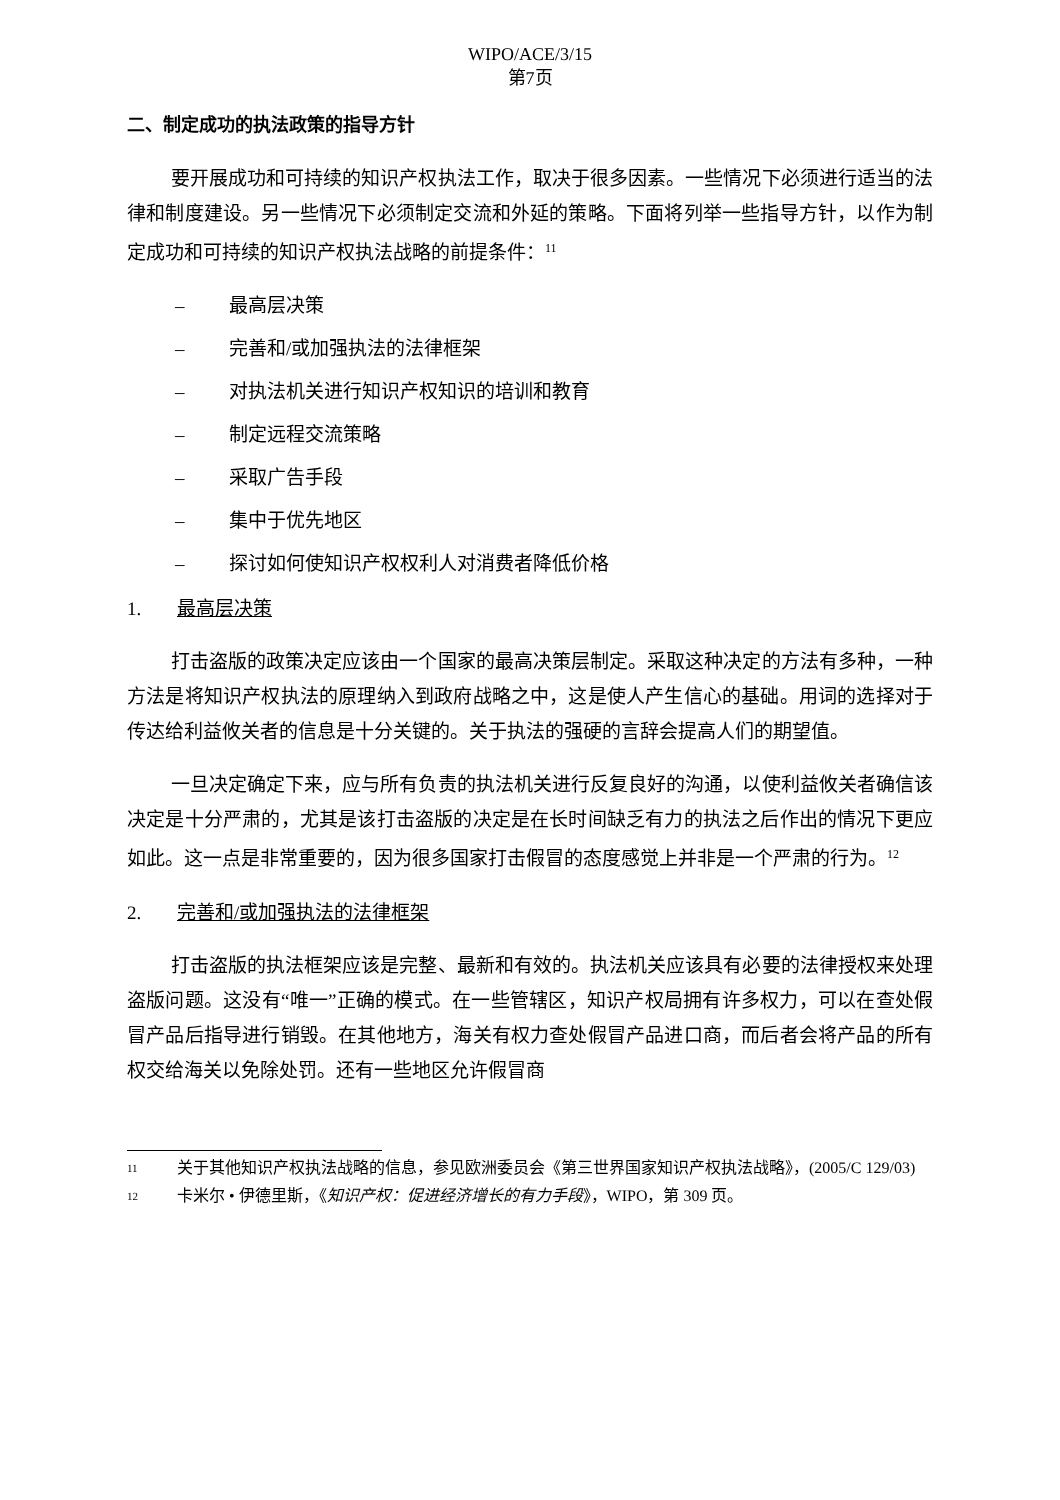WIPO/ACE/3/15
第7页
二、制定成功的执法政策的指导方针
要开展成功和可持续的知识产权执法工作，取决于很多因素。一些情况下必须进行适当的法律和制度建设。另一些情况下必须制定交流和外延的策略。下面将列举一些指导方针，以作为制定成功和可持续的知识产权执法战略的前提条件：<sup>11</sup>
– 最高层决策
– 完善和/或加强执法的法律框架
– 对执法机关进行知识产权知识的培训和教育
– 制定远程交流策略
– 采取广告手段
– 集中于优先地区
– 探讨如何使知识产权权利人对消费者降低价格
1. 最高层决策
打击盗版的政策决定应该由一个国家的最高决策层制定。采取这种决定的方法有多种，一种方法是将知识产权执法的原理纳入到政府战略之中，这是使人产生信心的基础。用词的选择对于传达给利益攸关者的信息是十分关键的。关于执法的强硬的言辞会提高人们的期望值。
一旦决定确定下来，应与所有负责的执法机关进行反复良好的沟通，以使利益攸关者确信该决定是十分严肃的，尤其是该打击盗版的决定是在长时间缺乏有力的执法之后作出的情况下更应如此。这一点是非常重要的，因为很多国家打击假冒的态度感觉上并非是一个严肃的行为。<sup>12</sup>
2. 完善和/或加强执法的法律框架
打击盗版的执法框架应该是完整、最新和有效的。执法机关应该具有必要的法律授权来处理盗版问题。这没有“唯一”正确的模式。在一些管辖区，知识产权局拥有许多权力，可以在查处假冒产品后指导进行销毁。在其他地方，海关有权力查处假冒产品进口商，而后者会将产品的所有权交给海关以免除处罚。还有一些地区允许假冒商
11
关于其他知识产权执法战略的信息，参见欧洲委员会《第三世界国家知识产权执法战略》，(2005/C 129/03)
12
卡米尔 • 伊德里斯，《知识产权：促进经济增长的有力手段》，WIPO，第 309 页。